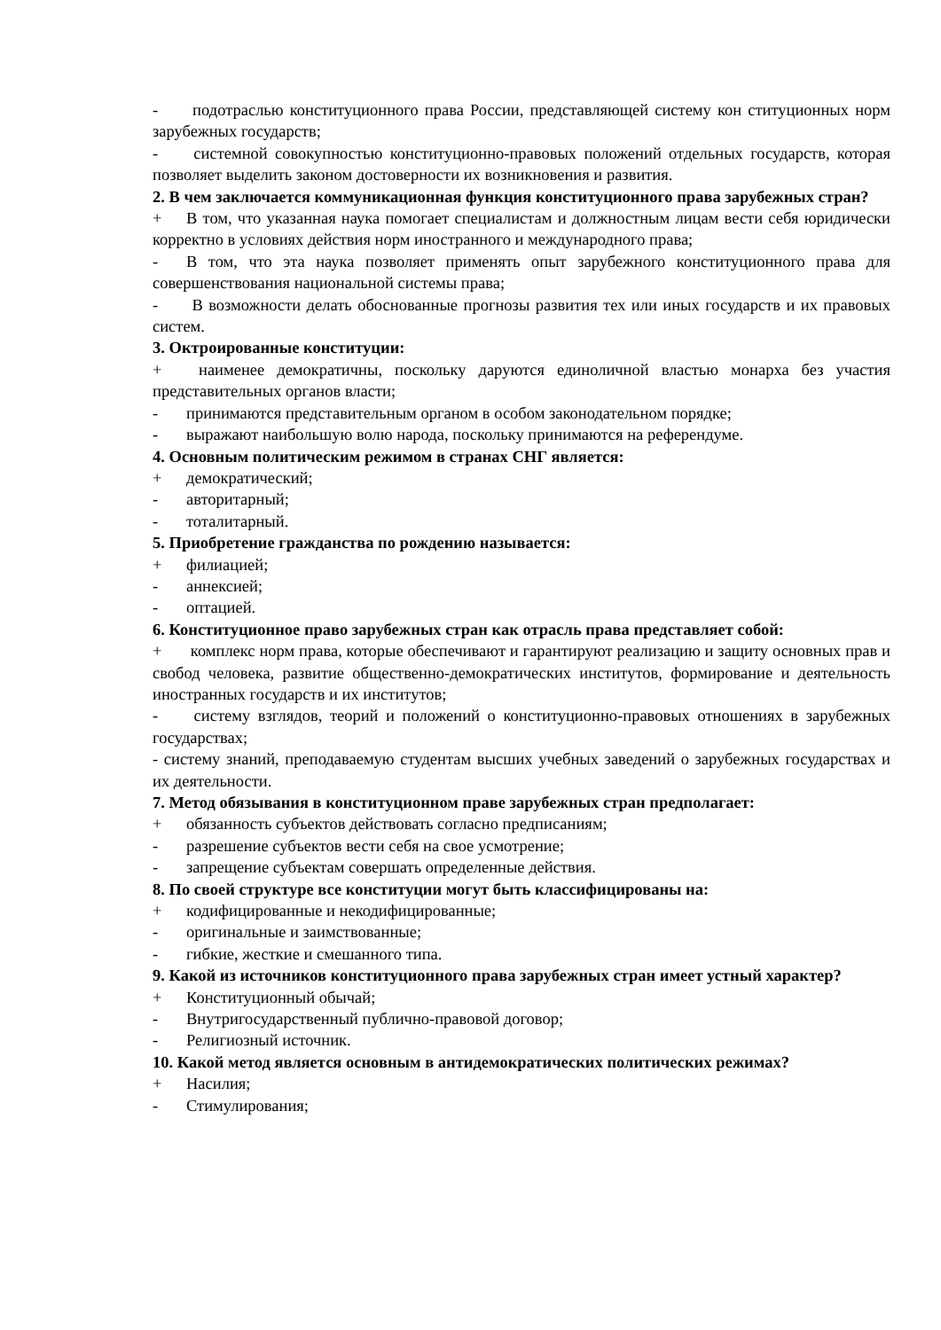- подотраслью конституционного права России, представляющей систему кон ституционных норм зарубежных государств;
- системной совокупностью конституционно-правовых положений отдельных государств, которая позволяет выделить законом достоверности их возникновения и развития.
2. В чем заключается коммуникационная функция конституционного права зарубежных стран?
+ В том, что указанная наука помогает специалистам и должностным лицам вести себя юридически корректно в условиях действия норм иностранного и международного права;
- В том, что эта наука позволяет применять опыт зарубежного конституционного права для совершенствования национальной системы права;
- В возможности делать обоснованные прогнозы развития тех или иных государств и их правовых систем.
3. Октроированные конституции:
+ наименее демократичны, поскольку даруются единоличной властью монарха без участия представительных органов власти;
- принимаются представительным органом в особом законодательном порядке;
- выражают наибольшую волю народа, поскольку принимаются на референдуме.
4. Основным политическим режимом в странах СНГ является:
+ демократический;
- авторитарный;
- тоталитарный.
5. Приобретение гражданства по рождению называется:
+ филиацией;
- аннексией;
- оптацией.
6. Конституционное право зарубежных стран как отрасль права представляет собой:
+ комплекс норм права, которые обеспечивают и гарантируют реализацию и защиту основных прав и свобод человека, развитие общественно-демократических институтов, формирование и деятельность иностранных государств и их институтов;
- систему взглядов, теорий и положений о конституционно-правовых отношениях в зарубежных государствах;
- систему знаний, преподаваемую студентам высших учебных заведений о зарубежных государствах и их деятельности.
7. Метод обязывания в конституционном праве зарубежных стран предполагает:
+ обязанность субъектов действовать согласно предписаниям;
- разрешение субъектов вести себя на свое усмотрение;
- запрещение субъектам совершать определенные действия.
8. По своей структуре все конституции могут быть классифицированы на:
+ кодифицированные и некодифицированные;
- оригинальные и заимствованные;
- гибкие, жесткие и смешанного типа.
9. Какой из источников конституционного права зарубежных стран имеет устный характер?
+ Конституционный обычай;
- Внутригосударственный публично-правовой договор;
- Религиозный источник.
10. Какой метод является основным в антидемократических политических режимах?
+ Насилия;
- Стимулирования;